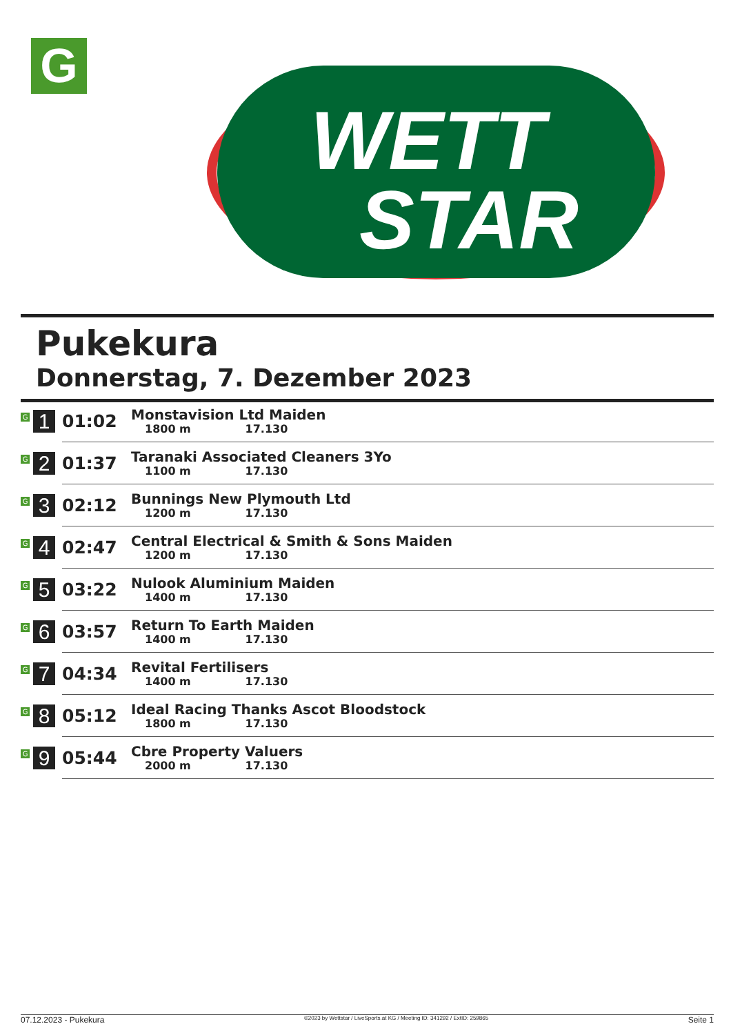G
WETT
STAR
Pukekura
Donnerstag, 7. Dezember 2023
| G 1 | 01:02 | Monstavision Ltd Maiden 1800 m 17.130 |
| G 2 | 01:37 | Taranaki Associated Cleaners 3Yo 1100 m 17.130 |
| G 3 | 02:12 | Bunnings New Plymouth Ltd 1200 m 17.130 |
| G 4 | 02:47 | Central Electrical & Smith & Sons Maiden 1200 m 17.130 |
| G 5 | 03:22 | Nulook Aluminium Maiden 1400 m 17.130 |
| G 6 | 03:57 | Return To Earth Maiden 1400 m 17.130 |
| G 7 | 04:34 | Revital Fertilisers 1400 m 17.130 |
| G 8 | 05:12 | Ideal Racing Thanks Ascot Bloodstock 1800 m 17.130 |
| G 9 | 05:44 | Cbre Property Valuers 2000 m 17.130 |
07.12.2023 - Pukekura ©2023 by Wettstar / LiveSports.at KG / Meeting ID: 341292 / ExtID: 259865 Seite 1